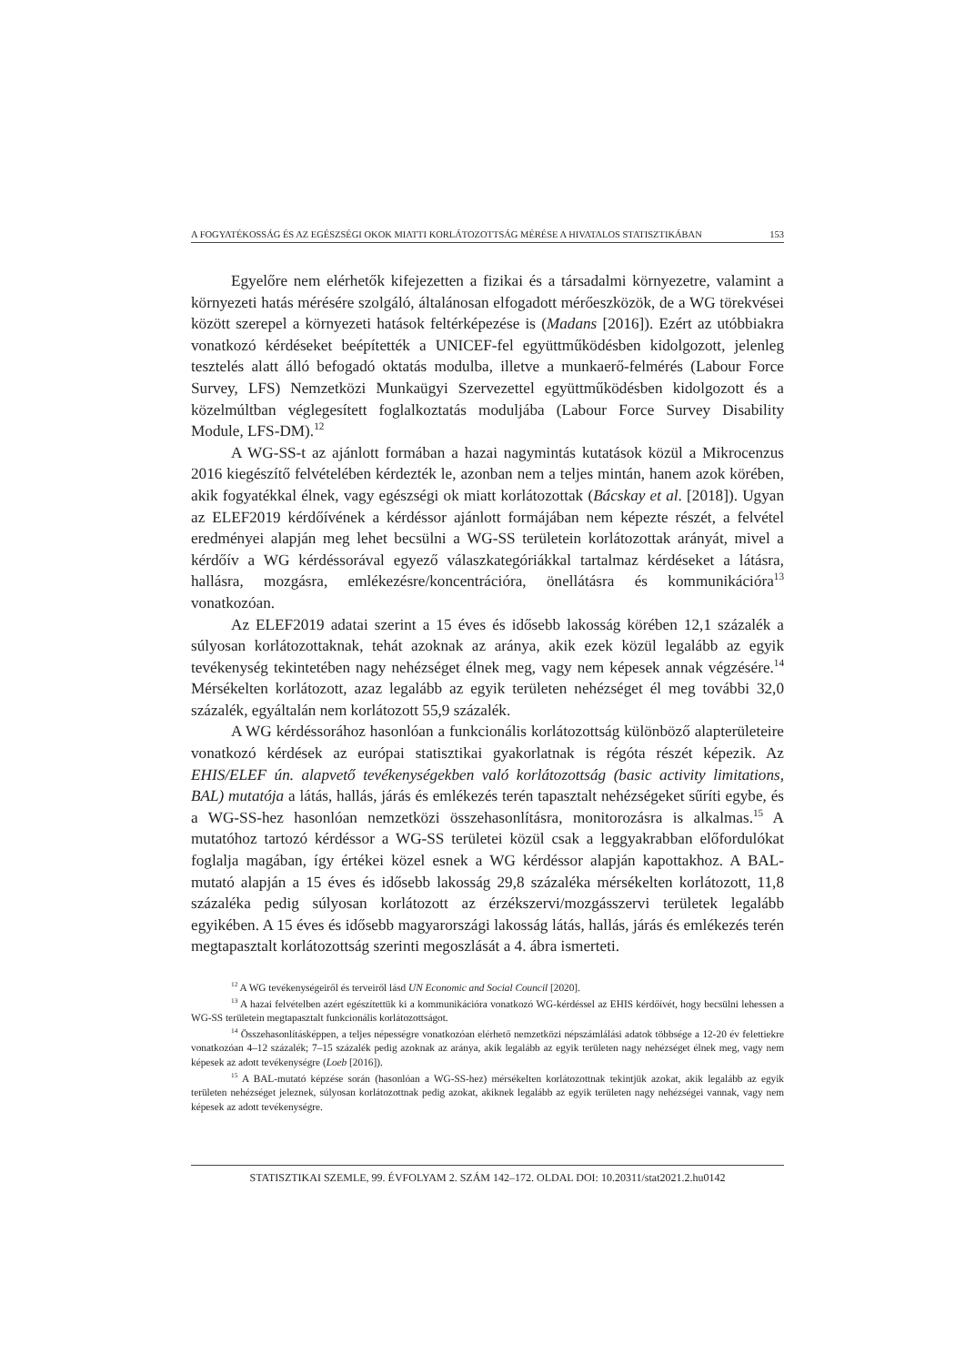A FOGYATÉKOSSÁG ÉS AZ EGÉSZSÉGI OKOK MIATTI KORLÁTOZOTTSÁG MÉRÉSE A HIVATALOS STATISZTIKÁBAN 153
Egyelőre nem elérhetők kifejezetten a fizikai és a társadalmi környezetre, valamint a környezeti hatás mérésére szolgáló, általánosan elfogadott mérőeszközök, de a WG törekvései között szerepel a környezeti hatások feltérképezése is (Madans [2016]). Ezért az utóbbiakra vonatkozó kérdéseket beépítették a UNICEF-fel együttműködésben kidolgozott, jelenleg tesztelés alatt álló befogadó oktatás modulba, illetve a munkaerő-felmérés (Labour Force Survey, LFS) Nemzetközi Munkaügyi Szervezettel együttműködésben kidolgozott és a közelmúltban véglegesített foglalkoztatás moduljába (Labour Force Survey Disability Module, LFS-DM).<sup>12</sup>
A WG-SS-t az ajánlott formában a hazai nagymintás kutatások közül a Mikrocenzus 2016 kiegészítő felvételében kérdezték le, azonban nem a teljes mintán, hanem azok körében, akik fogyatékkal élnek, vagy egészségi ok miatt korlátozottak (Bácskay et al. [2018]). Ugyan az ELEF2019 kérdőívének a kérdéssor ajánlott formájában nem képezte részét, a felvétel eredményei alapján meg lehet becsülni a WG-SS területein korlátozottak arányát, mivel a kérdőív a WG kérdéssorával egyező válaszkategóriákkal tartalmaz kérdéseket a látásra, hallásra, mozgásra, emlékezésre/koncentrációra, önellátásra és kommunikációra<sup>13</sup> vonatkozóan.
Az ELEF2019 adatai szerint a 15 éves és idősebb lakosság körében 12,1 százalék a súlyosan korlátozottaknak, tehát azoknak az aránya, akik ezek közül legalább az egyik tevékenység tekintetében nagy nehézséget élnek meg, vagy nem képesek annak végzésére.<sup>14</sup> Mérsékelten korlátozott, azaz legalább az egyik területen nehézséget él meg további 32,0 százalék, egyáltalán nem korlátozott 55,9 százalék.
A WG kérdéssorához hasonlóan a funkcionális korlátozottság különböző alapterületeire vonatkozó kérdések az európai statisztikai gyakorlatnak is régóta részét képezik. Az EHIS/ELEF ún. alapvető tevékenységekben való korlátozottság (basic activity limitations, BAL) mutatója a látás, hallás, járás és emlékezés terén tapasztalt nehézségeket sűríti egybe, és a WG-SS-hez hasonlóan nemzetközi összehasonlításra, monitorozásra is alkalmas.<sup>15</sup> A mutatóhoz tartozó kérdéssor a WG-SS területei közül csak a leggyakrabban előfordulókat foglalja magában, így értékei közel esnek a WG kérdéssor alapján kapottakhoz. A BAL-mutató alapján a 15 éves és idősebb lakosság 29,8 százaléka mérsékelten korlátozott, 11,8 százaléka pedig súlyosan korlátozott az érzékszervi/mozgásszervi területek legalább egyikében. A 15 éves és idősebb magyarországi lakosság látás, hallás, járás és emlékezés terén megtapasztalt korlátozottság szerinti megoszlását a 4. ábra ismerteti.
<sup>12</sup> A WG tevékenységeiről és terveiről lásd UN Economic and Social Council [2020].
<sup>13</sup> A hazai felvételben azért egészítettük ki a kommunikációra vonatkozó WG-kérdéssel az EHIS kérdőívét, hogy becsülni lehessen a WG-SS területein megtapasztalt funkcionális korlátozottságot.
<sup>14</sup> Összehasonlításképpen, a teljes népességre vonatkozóan elérhető nemzetközi népszámlálási adatok többsége a 12-20 év felettiekre vonatkozóan 4–12 százalék; 7–15 százalék pedig azoknak az aránya, akik legalább az egyik területen nagy nehézséget élnek meg, vagy nem képesek az adott tevékenységre (Loeb [2016]).
<sup>15</sup> A BAL-mutató képzése során (hasonlóan a WG-SS-hez) mérsékelten korlátozottnak tekintjük azokat, akik legalább az egyik területen nehézséget jeleznek, súlyosan korlátozottnak pedig azokat, akiknek legalább az egyik területen nagy nehézségei vannak, vagy nem képesek az adott tevékenységre.
STATISZTIKAI SZEMLE, 99. ÉVFOLYAM 2. SZÁM 142–172. OLDAL DOI: 10.20311/stat2021.2.hu0142